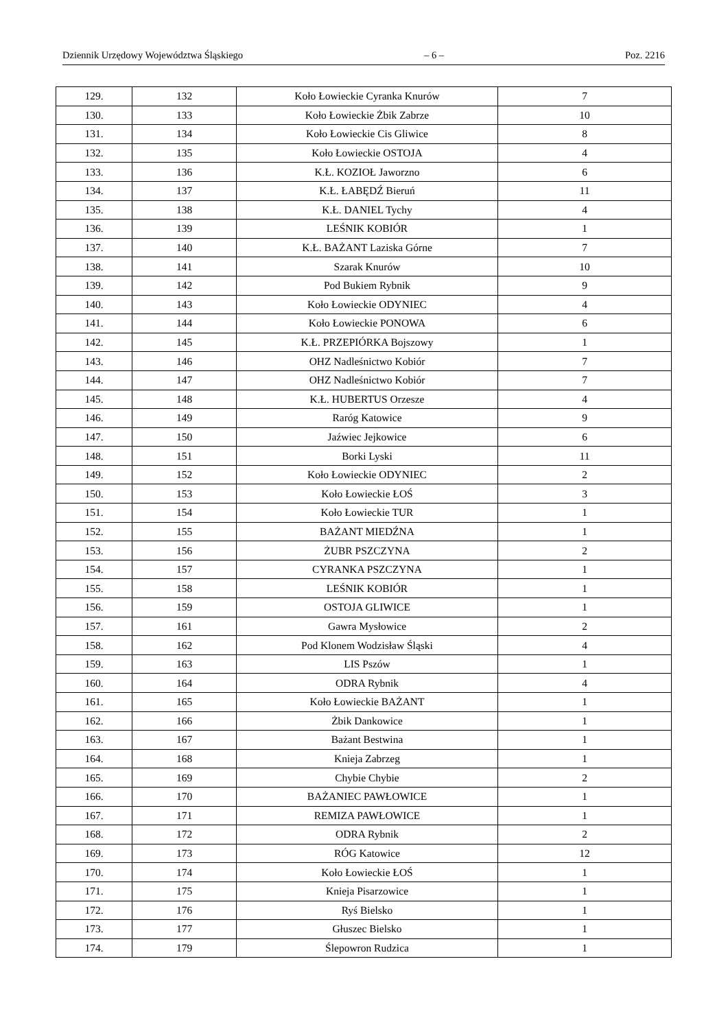Dziennik Urzędowy Województwa Śląskiego – 6 – Poz. 2216
| 129. | 132 | Koło Łowieckie Cyranka Knurów | 7 |
| 130. | 133 | Koło Łowieckie Żbik Zabrze | 10 |
| 131. | 134 | Koło Łowieckie Cis Gliwice | 8 |
| 132. | 135 | Koło Łowieckie OSTOJA | 4 |
| 133. | 136 | K.Ł. KOZIOŁ Jaworzno | 6 |
| 134. | 137 | K.Ł. ŁABĘDŹ Bieruń | 11 |
| 135. | 138 | K.Ł. DANIEL Tychy | 4 |
| 136. | 139 | LEŚNIK KOBIÓR | 1 |
| 137. | 140 | K.Ł. BAŻANT Laziska Górne | 7 |
| 138. | 141 | Szarak Knurów | 10 |
| 139. | 142 | Pod Bukiem Rybnik | 9 |
| 140. | 143 | Koło Łowieckie ODYNIEC | 4 |
| 141. | 144 | Koło Łowieckie PONOWA | 6 |
| 142. | 145 | K.Ł. PRZEPIÓRKA Bojszowy | 1 |
| 143. | 146 | OHZ Nadleśnictwo Kobiór | 7 |
| 144. | 147 | OHZ Nadleśnictwo Kobiór | 7 |
| 145. | 148 | K.Ł. HUBERTUS Orzesze | 4 |
| 146. | 149 | Raróg Katowice | 9 |
| 147. | 150 | Jaźwiec Jejkowice | 6 |
| 148. | 151 | Borki Lyski | 11 |
| 149. | 152 | Koło Łowieckie ODYNIEC | 2 |
| 150. | 153 | Koło Łowieckie ŁOŚ | 3 |
| 151. | 154 | Koło Łowieckie TUR | 1 |
| 152. | 155 | BAŻANT MIEDŹNA | 1 |
| 153. | 156 | ŻUBR PSZCZYNA | 2 |
| 154. | 157 | CYRANKA PSZCZYNA | 1 |
| 155. | 158 | LEŚNIK KOBIÓR | 1 |
| 156. | 159 | OSTOJA GLIWICE | 1 |
| 157. | 161 | Gawra Mysłowice | 2 |
| 158. | 162 | Pod Klonem Wodzisław Śląski | 4 |
| 159. | 163 | LIS Pszów | 1 |
| 160. | 164 | ODRA Rybnik | 4 |
| 161. | 165 | Koło Łowieckie BAŻANT | 1 |
| 162. | 166 | Żbik Dankowice | 1 |
| 163. | 167 | Bażant Bestwina | 1 |
| 164. | 168 | Knieja Zabrzeg | 1 |
| 165. | 169 | Chybie Chybie | 2 |
| 166. | 170 | BAŻANIEC PAWŁOWICE | 1 |
| 167. | 171 | REMIZA PAWŁOWICE | 1 |
| 168. | 172 | ODRA Rybnik | 2 |
| 169. | 173 | RÓG Katowice | 12 |
| 170. | 174 | Koło Łowieckie ŁOŚ | 1 |
| 171. | 175 | Knieja Pisarzowice | 1 |
| 172. | 176 | Ryś Bielsko | 1 |
| 173. | 177 | Głuszec Bielsko | 1 |
| 174. | 179 | Ślepowron Rudzica | 1 |